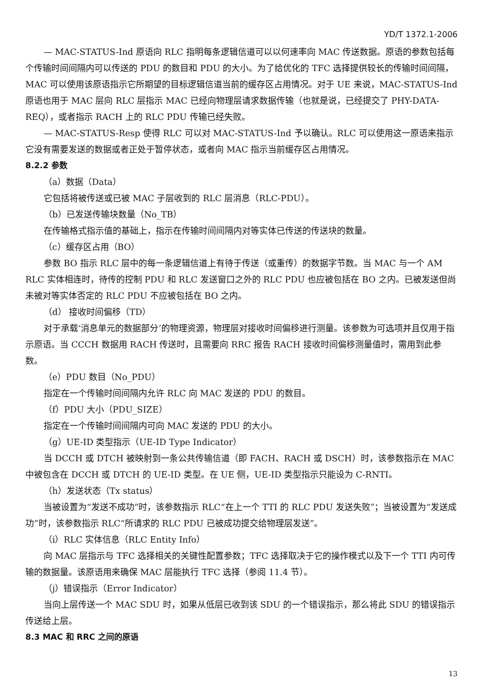YD/T 1372.1-2006
— MAC-STATUS-Ind 原语向 RLC 指明每条逻辑信道可以以何速率向 MAC 传送数据。原语的参数包括每个传输时间间隔内可以传送的 PDU 的数目和 PDU 的大小。为了给优化的 TFC 选择提供较长的传输时间间隔，MAC 可以使用该原语指示它所期望的目标逻辑信道当前的缓存区占用情况。对于 UE 来说，MAC-STATUS-Ind 原语也用于 MAC 层向 RLC 层指示 MAC 已经向物理层请求数据传输（也就是说，已经提交了 PHY-DATA-REQ），或者指示 RACH 上的 RLC PDU 传输已经失败。
— MAC-STATUS-Resp 使得 RLC 可以对 MAC-STATUS-Ind 予以确认。RLC 可以使用这一原语来指示它没有需要发送的数据或者正处于暂停状态，或者向 MAC 指示当前缓存区占用情况。
8.2.2 参数
（a）数据（Data）
它包括将被传送或已被 MAC 子层收到的 RLC 层消息（RLC-PDU）。
（b）已发送传输块数量（No_TB）
在传输格式指示值的基础上，指示在传输时间间隔内对等实体已传送的传送块的数量。
（c）缓存区占用（BO）
参数 BO 指示 RLC 层中的每一条逻辑信道上有待于传送（或重传）的数据字节数。当 MAC 与一个 AM RLC 实体相连时，待传的控制 PDU 和 RLC 发送窗口之外的 RLC PDU 也应被包括在 BO 之内。已被发送但尚未被对等实体否定的 RLC PDU 不应被包括在 BO 之内。
（d） 接收时间偏移（TD）
对于承载‘消息单元的数据部分’的物理资源，物理层对接收时间偏移进行测量。该参数为可选项并且仅用于指示原语。当 CCCH 数据用 RACH 传送时，且需要向 RRC 报告 RACH 接收时间偏移测量值时，需用到此参数。
（e）PDU 数目（No_PDU）
指定在一个传输时间间隔内允许 RLC 向 MAC 发送的 PDU 的数目。
（f）PDU 大小（PDU_SIZE）
指定在一个传输时间间隔内可向 MAC 发送的 PDU 的大小。
（g）UE-ID 类型指示（UE-ID Type Indicator）
当 DCCH 或 DTCH 被映射到一条公共传输信道（即 FACH、RACH 或 DSCH）时，该参数指示在 MAC 中被包含在 DCCH 或 DTCH 的 UE-ID 类型。在 UE 侧，UE-ID 类型指示只能设为 C-RNTI。
（h）发送状态（Tx status）
当被设置为“发送不成功”时，该参数指示 RLC“在上一个 TTI 的 RLC PDU 发送失败”；当被设置为“发送成功”时，该参数指示 RLC“所请求的 RLC PDU 已被成功提交给物理层发送”。
（i）RLC 实体信息（RLC Entity Info）
向 MAC 层指示与 TFC 选择相关的关键性配置参数；TFC 选择取决于它的操作模式以及下一个 TTI 内可传输的数据量。该原语用来确保 MAC 层能执行 TFC 选择（参阅 11.4 节）。
（j）错误指示（Error Indicator）
当向上层传送一个 MAC SDU 时，如果从低层已收到该 SDU 的一个错误指示，那么将此 SDU 的错误指示传送给上层。
8.3 MAC 和 RRC 之间的原语
13